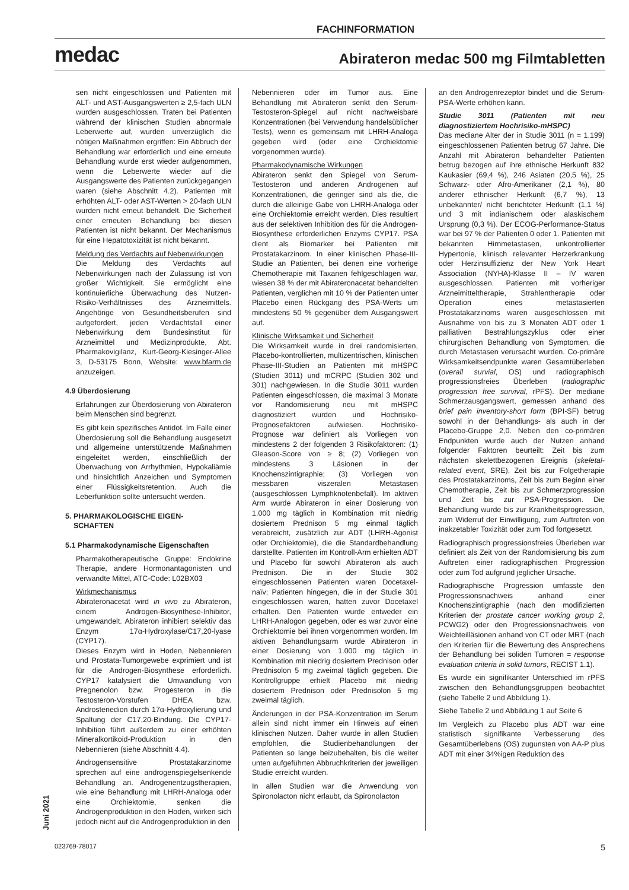FACHINFORMATION
medac Abirateron medac 500 mg Filmtabletten
sen nicht eingeschlossen und Patienten mit ALT- und AST-Ausgangswerten ≥ 2,5-fach ULN wurden ausgeschlossen. Traten bei Patienten während der klinischen Studien abnormale Leberwerte auf, wurden unverzüglich die nötigen Maßnahmen ergriffen: Ein Abbruch der Behandlung war erforderlich und eine erneute Behandlung wurde erst wieder aufgenommen, wenn die Leberwerte wieder auf die Ausgangswerte des Patienten zurückgegangen waren (siehe Abschnitt 4.2). Patienten mit erhöhten ALT- oder AST-Werten > 20-fach ULN wurden nicht erneut behandelt. Die Sicherheit einer erneuten Behandlung bei diesen Patienten ist nicht bekannt. Der Mechanismus für eine Hepatotoxizität ist nicht bekannt.
Meldung des Verdachts auf Nebenwirkungen
Die Meldung des Verdachts auf Nebenwirkungen nach der Zulassung ist von großer Wichtigkeit. Sie ermöglicht eine kontinuierliche Überwachung des Nutzen-Risiko-Verhältnisses des Arzneimittels. Angehörige von Gesundheitsberufen sind aufgefordert, jeden Verdachtsfall einer Nebenwirkung dem Bundesinstitut für Arzneimittel und Medizinprodukte, Abt. Pharmakovigilanz, Kurt-Georg-Kiesinger-Allee 3, D-53175 Bonn, Website: www.bfarm.de anzuzeigen.
4.9 Überdosierung
Erfahrungen zur Überdosierung von Abirateron beim Menschen sind begrenzt.
Es gibt kein spezifisches Antidot. Im Falle einer Überdosierung soll die Behandlung ausgesetzt und allgemeine unterstützende Maßnahmen eingeleitet werden, einschließlich der Überwachung von Arrhythmien, Hypokaliämie und hinsichtlich Anzeichen und Symptomen einer Flüssigkeitsretention. Auch die Leberfunktion sollte untersucht werden.
5. PHARMAKOLOGISCHE EIGEN-
SCHAFTEN
5.1 Pharmakodynamische Eigenschaften
Pharmakotherapeutische Gruppe: Endokrine Therapie, andere Hormonantagonisten und verwandte Mittel, ATC-Code: L02BX03
Wirkmechanismus
Abirateronacetat wird in vivo zu Abirateron, einem Androgen-Biosynthese-Inhibitor, umgewandelt. Abirateron inhibiert selektiv das Enzym 17α-Hydroxylase/C17,20-lyase (CYP17).
Dieses Enzym wird in Hoden, Nebennieren und Prostata-Tumorgewebe exprimiert und ist für die Androgen-Biosynthese erforderlich. CYP17 katalysiert die Umwandlung von Pregnenolon bzw. Progesteron in die Testosteron-Vorstufen DHEA bzw. Androstenedion durch 17α-Hydroxylierung und Spaltung der C17,20-Bindung. Die CYP17-Inhibition führt außerdem zu einer erhöhten Mineralkortikoid-Produktion in den Nebennieren (siehe Abschnitt 4.4).
Androgensensitive Prostatakarzinome sprechen auf eine androgenspiegelsenkende Behandlung an. Androgenentzugstherapien, wie eine Behandlung mit LHRH-Analoga oder eine Orchiektomie, senken die Androgenproduktion in den Hoden, wirken sich jedoch nicht auf die Androgenproduktion in den
Nebennieren oder im Tumor aus. Eine Behandlung mit Abirateron senkt den Serum-Testosteron-Spiegel auf nicht nachweisbare Konzentrationen (bei Verwendung handelsüblicher Tests), wenn es gemeinsam mit LHRH-Analoga gegeben wird (oder eine Orchiektomie vorgenommen wurde).
Pharmakodynamische Wirkungen
Abirateron senkt den Spiegel von Serum-Testosteron und anderen Androgenen auf Konzentrationen, die geringer sind als die, die durch die alleinige Gabe von LHRH-Analoga oder eine Orchiektomie erreicht werden. Dies resultiert aus der selektiven Inhibition des für die Androgen-Biosynthese erforderlichen Enzyms CYP17. PSA dient als Biomarker bei Patienten mit Prostatakarzinom. In einer klinischen Phase-III-Studie an Patienten, bei denen eine vorherige Chemotherapie mit Taxanen fehlgeschlagen war, wiesen 38 % der mit Abirateronacetat behandelten Patienten, verglichen mit 10 % der Patienten unter Placebo einen Rückgang des PSA-Werts um mindestens 50 % gegenüber dem Ausgangswert auf.
Klinische Wirksamkeit und Sicherheit
Die Wirksamkeit wurde in drei randomisierten, Placebo-kontrollierten, multizentrischen, klinischen Phase-III-Studien an Patienten mit mHSPC (Studien 3011) und mCRPC (Studien 302 und 301) nachgewiesen. In die Studie 3011 wurden Patienten eingeschlossen, die maximal 3 Monate vor Randomisierung neu mit mHSPC diagnostiziert wurden und Hochrisiko-Prognosefaktoren aufwiesen. Hochrisiko-Prognose war definiert als Vorliegen von mindestens 2 der folgenden 3 Risikofaktoren: (1) Gleason-Score von ≥ 8; (2) Vorliegen von mindestens 3 Läsionen in der Knochenszintigraphie; (3) Vorliegen von messbaren viszeralen Metastasen (ausgeschlossen Lymphknotenbefall). Im aktiven Arm wurde Abirateron in einer Dosierung von 1.000 mg täglich in Kombination mit niedrig dosiertem Prednison 5 mg einmal täglich verabreicht, zusätzlich zur ADT (LHRH-Agonist oder Orchiektomie), die die Standardbehandlung darstellte. Patienten im Kontroll-Arm erhielten ADT und Placebo für sowohl Abirateron als auch Prednison. Die in der Studie 302 eingeschlossenen Patienten waren Docetaxel-naïv; Patienten hingegen, die in der Studie 301 eingeschlossen waren, hatten zuvor Docetaxel erhalten. Den Patienten wurde entweder ein LHRH-Analogon gegeben, oder es war zuvor eine Orchiektomie bei ihnen vorgenommen worden. Im aktiven Behandlungsarm wurde Abirateron in einer Dosierung von 1.000 mg täglich in Kombination mit niedrig dosiertem Prednison oder Prednisolon 5 mg zweimal täglich gegeben. Die Kontrollgruppe erhielt Placebo mit niedrig dosiertem Prednison oder Prednisolon 5 mg zweimal täglich.
Änderungen in der PSA-Konzentration im Serum allein sind nicht immer ein Hinweis auf einen klinischen Nutzen. Daher wurde in allen Studien empfohlen, die Studienbehandlungen der Patienten so lange beizubehalten, bis die weiter unten aufgeführten Abbruchkriterien der jeweiligen Studie erreicht wurden.
In allen Studien war die Anwendung von Spironolacton nicht erlaubt, da Spironolacton
an den Androgenrezeptor bindet und die Serum-PSA-Werte erhöhen kann.
Studie 3011 (Patienten mit neu diagnostiziertem Hochrisiko-mHSPC)
Das mediane Alter der in Studie 3011 (n = 1.199) eingeschlossenen Patienten betrug 67 Jahre. Die Anzahl mit Abirateron behandelter Patienten betrug bezogen auf ihre ethnische Herkunft 832 Kaukasier (69,4 %), 246 Asiaten (20,5 %), 25 Schwarz- oder Afro-Amerikaner (2,1 %), 80 anderer ethnischer Herkunft (6,7 %), 13 unbekannter/ nicht berichteter Herkunft (1,1 %) und 3 mit indianischem oder alaskischem Ursprung (0,3 %). Der ECOG-Performance-Status war bei 97 % der Patienten 0 oder 1. Patienten mit bekannten Hirnmetastasen, unkontrollierter Hypertonie, klinisch relevanter Herzerkrankung oder Herzinsuffizienz der New York Heart Association (NYHA)-Klasse II – IV waren ausgeschlossen. Patienten mit vorheriger Arzneimitteltherapie, Strahlentherapie oder Operation eines metastasierten Prostatakarzinoms waren ausgeschlossen mit Ausnahme von bis zu 3 Monaten ADT oder 1 palliativen Bestrahlungszyklus oder einer chirurgischen Behandlung von Symptomen, die durch Metastasen verursacht wurden. Co-primäre Wirksamkeitsendpunkte waren Gesamtüberleben (overall survial, OS) und radiographisch progressionsfreies Überleben (radiographic progression free survival, rPFS). Der mediane Schmerzausgangswert, gemessen anhand des brief pain inventory-short form (BPI-SF) betrug sowohl in der Behandlungs- als auch in der Placebo-Gruppe 2,0. Neben den co-primären Endpunkten wurde auch der Nutzen anhand folgender Faktoren beurteilt: Zeit bis zum nächsten skelettbezogenen Ereignis (skeletal-related event, SRE), Zeit bis zur Folgetherapie des Prostatakarzinoms, Zeit bis zum Beginn einer Chemotherapie, Zeit bis zur Schmerzprogression und Zeit bis zur PSA-Progression. Die Behandlung wurde bis zur Krankheitsprogression, zum Widerruf der Einwilligung, zum Auftreten von inakzetabler Toxizität oder zum Tod fortgesetzt.
Radiographisch progressionsfreies Überleben war definiert als Zeit von der Randomisierung bis zum Auftreten einer radiographischen Progression oder zum Tod aufgrund jeglicher Ursache.
Radiographische Progression umfasste den Progressionsnachweis anhand einer Knochenszintigraphie (nach den modifizierten Kriterien der prostate cancer working group 2, PCWG2) oder den Progressionsnachweis von Weichteilläsionen anhand von CT oder MRT (nach den Kriterien für die Bewertung des Ansprechens der Behandlung bei soliden Tumoren = response evaluation criteria in solid tumors, RECIST 1.1).
Es wurde ein signifikanter Unterschied im rPFS zwischen den Behandlungsgruppen beobachtet (siehe Tabelle 2 und Abbildung 1).
Siehe Tabelle 2 und Abbildung 1 auf Seite 6
Im Vergleich zu Placebo plus ADT war eine statistisch signifikante Verbesserung des Gesamtüberlebens (OS) zugunsten von AA-P plus ADT mit einer 34%igen Reduktion des
Juni 2021
023769-78017 5